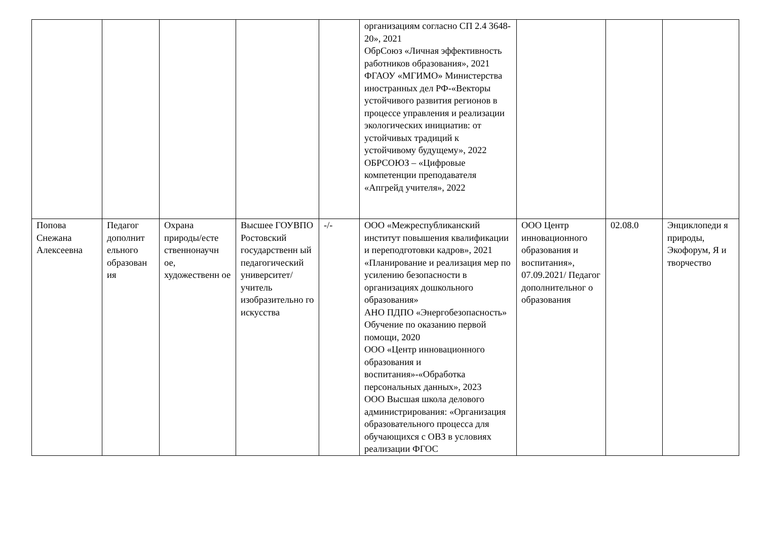| | | | | | организациям согласно СП 2.4 3648-20», 2021 ОбрСоюз «Личная эффективность работников образования», 2021 ФГАОУ «МГИМО» Министерства иностранных дел РФ-«Векторы устойчивого развития регионов в процессе управления и реализации экологических инициатив: от устойчивых традиций к устойчивому будущему», 2022 ОБРСОЮЗ – «Цифровые компетенции преподавателя «Апгрейд учителя», 2022 | | | |
| Попова Снежана Алексеевна | Педагог дополнит ельного образован ия | Охрана природы/есте ственнонаучн ое, художественн ое | Высшее ГОУВПО Ростовский государственн ый педагогический университет/ учитель изобразительно го искусства | -/- | ООО «Межреспубликанский институт повышения квалификации и переподготовки кадров», 2021 «Планирование и реализация мер по усилению безопасности в организациях дошкольного образования» АНО ПДПО «Энергобезопасность» Обучение по оказанию первой помощи, 2020 ООО «Центр инновационного образования и воспитания»-«Обработка персональных данных», 2023 ООО Высшая школа делового администрирования: «Организация образовательного процесса для обучающихся с ОВЗ в условиях реализации ФГОС | ООО Центр инновационного образования и воспитания», 07.09.2021/ Педагог дополнительног о образования | 02.08.0 | Энциклопеди я природы, Экофорум, Я и творчество |